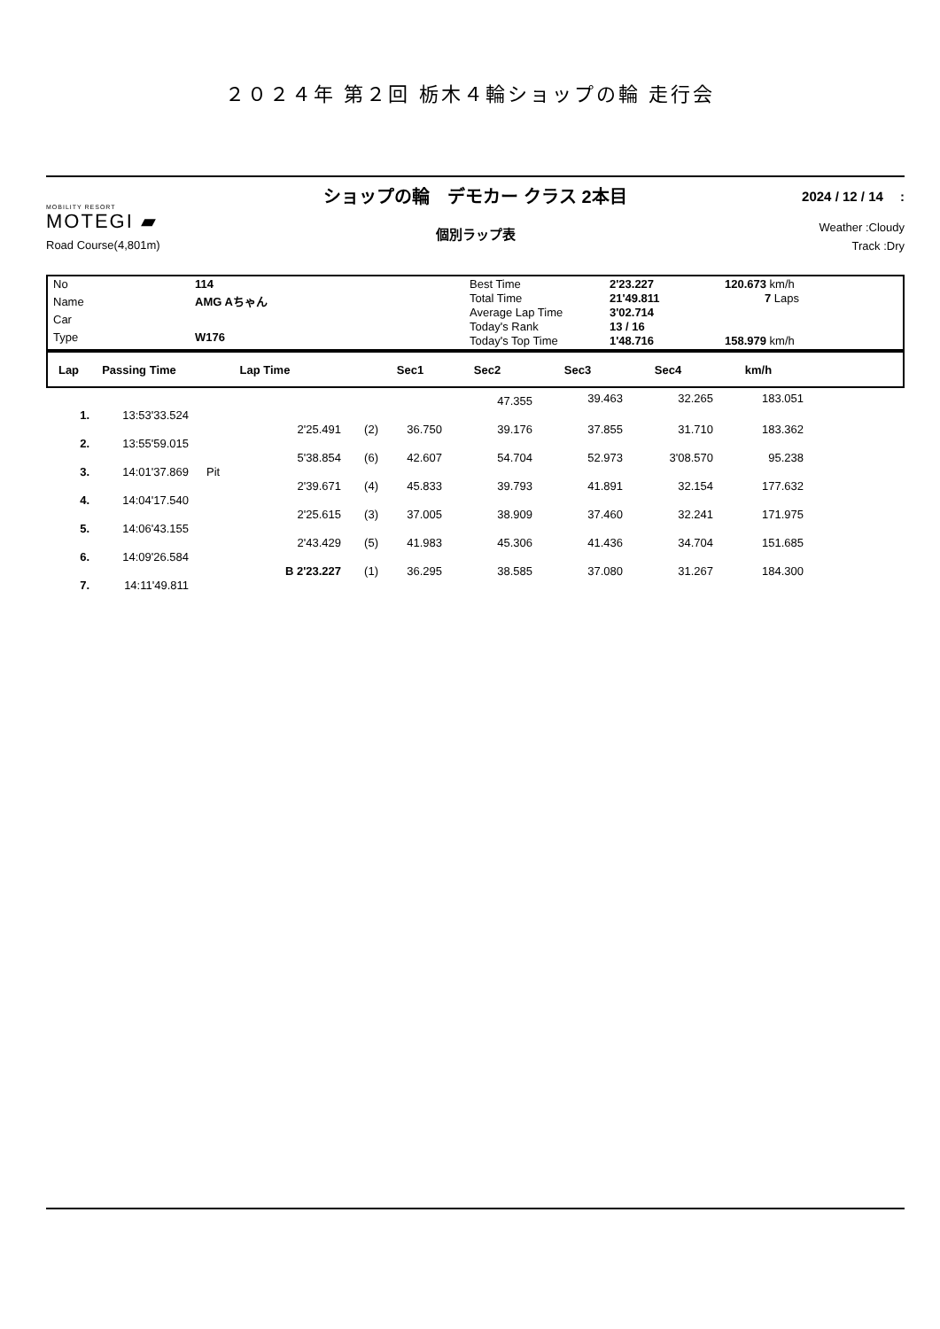２０２４年 第２回 栃木４輪ショップの輪 走行会
MOBILITY RESORT
MOTEGI ▰
Road Course(4,801m)
ショップの輪　デモカー クラス 2本目
個別ラップ表
2024 / 12 / 14　 :
Weather :Cloudy
Track :Dry
| No | 114 |
| Name | AMG Aちゃん |
| Car | |
| Type | W176 |
| Best Time | 2'23.227 | 120.673 km/h |
| Total Time | 21'49.811 | 7 Laps |
| Average Lap Time | 3'02.714 | |
| Today's Rank | 13 / 16 | |
| Today's Top Time | 1'48.716 | 158.979 km/h |
| Lap | Passing Time | Lap Time | | Sec1 | Sec2 | Sec3 | Sec4 | km/h | |
| --- | --- | --- | --- | --- | --- | --- | --- | --- | --- |
| | | | | | 47.355 | 39.463 | 32.265 | 183.051 | |
| 1. | 13:53'33.524 | | | | | | | | |
| | | 2'25.491 | (2) | 36.750 | 39.176 | 37.855 | 31.710 | 183.362 | |
| 2. | 13:55'59.015 | | | | | | | | |
| | | 5'38.854 | (6) | 42.607 | 54.704 | 52.973 | 3'08.570 | 95.238 | |
| 3. | 14:01'37.869 | Pit | | | | | | | |
| | | 2'39.671 | (4) | 45.833 | 39.793 | 41.891 | 32.154 | 177.632 | |
| 4. | 14:04'17.540 | | | | | | | | |
| | | 2'25.615 | (3) | 37.005 | 38.909 | 37.460 | 32.241 | 171.975 | |
| 5. | 14:06'43.155 | | | | | | | | |
| | | 2'43.429 | (5) | 41.983 | 45.306 | 41.436 | 34.704 | 151.685 | |
| 6. | 14:09'26.584 | | | | | | | | |
| | | B 2'23.227 | (1) | 36.295 | 38.585 | 37.080 | 31.267 | 184.300 | |
| 7. | 14:11'49.811 | | | | | | | | |